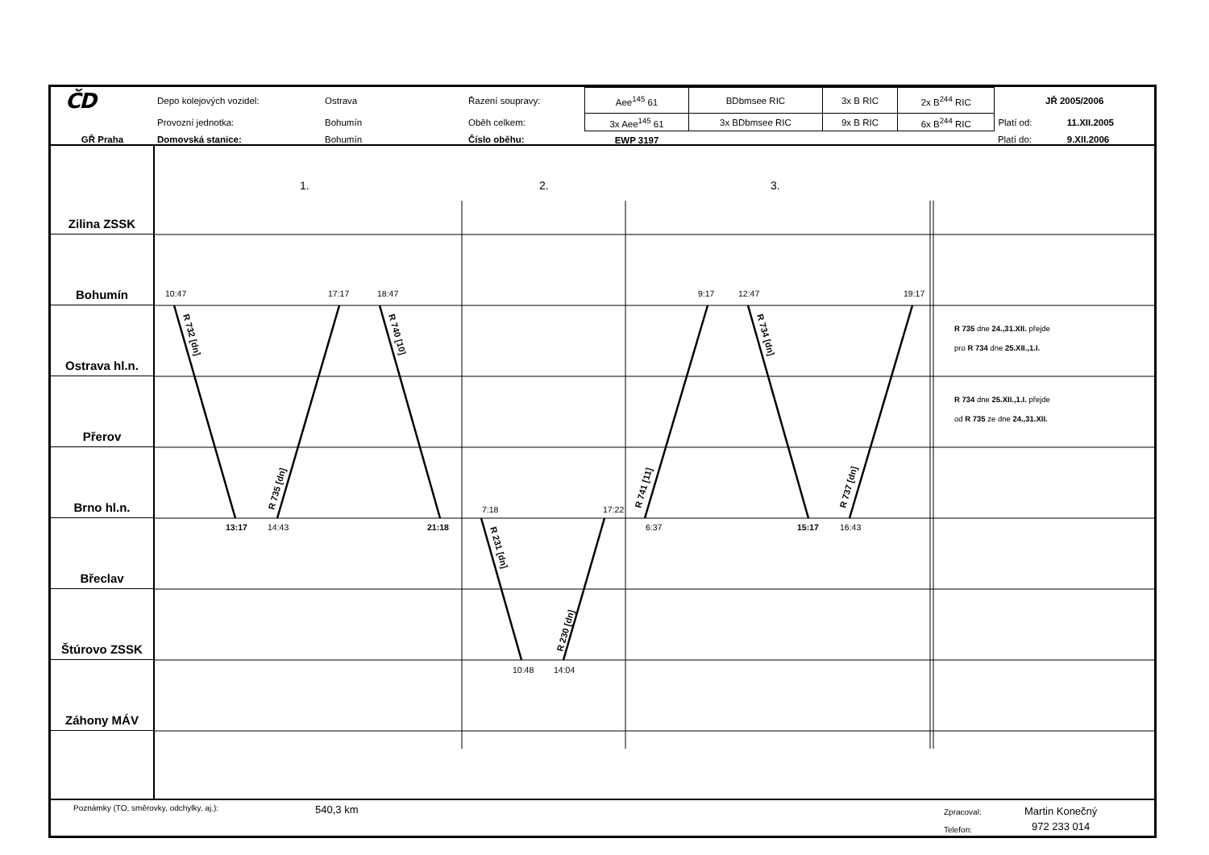| ČD | Depo kolejových vozidel: | Ostrava | Řazení soupravy: | Aee<sup>145</sup> 61 | BDbmsee RIC | 3x B RIC | 2x B<sup>244</sup> RIC | JŘ 2005/2006 | |
| | Provozní jednotka: | Bohumín | Oběh celkem: | 3x Aee<sup>145</sup> 61 | 3x BDbmsee RIC | 9x B RIC | 6x B<sup>244</sup> RIC | Platí od: | 11.XII.2005 |
| GŘ Praha | Domovská stanice: | Bohumín | Číslo oběhu: | EWP 3197 | | | | Platí do: | 9.XII.2006 |
Zilina ZSSK
Bohumín
Ostrava hl.n.
Přerov
Brno hl.n.
Břeclav
Štúrovo ZSSK
Záhony MÁV
1.
2.
3.
10:47
17:17
18:47
9:17
12:47
19:17
7:18
17:22
13:17
14:43
21:18
6:37
15:17
16:43
10:48
14:04
R 732 [dn]
R 735 [dn]
R 740 [10]
R 231 [dn]
R 230 [dn]
R 741 [11]
R 734 [dn]
R 737 [dn]
R 735 dne 24.,31.XII. přejde
pro R 734 dne 25.XII.,1.I.
R 734 dne 25.XII.,1.I. přejde
od R 735 ze dne 24.,31.XII.
Poznámky (TO, směrovky, odchylky, aj.):
540,3 km
Zpracoval:
Telefon:
Martin Konečný
972 233 014